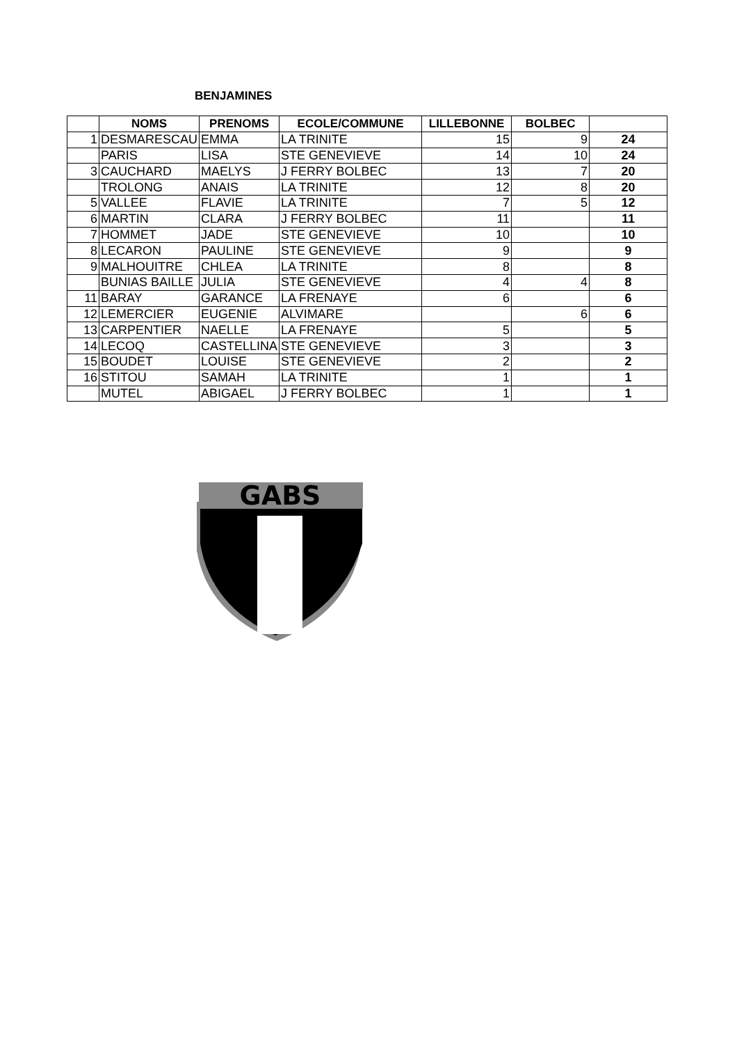BENJAMINES
| | NOMS | PRENOMS | ECOLE/COMMUNE | LILLEBONNE | BOLBEC | |
| --- | --- | --- | --- | --- | --- | --- |
| 1 | DESMARESCAU | EMMA | LA TRINITE | 15 | 9 | 24 |
| | PARIS | LISA | STE GENEVIEVE | 14 | 10 | 24 |
| 3 | CAUCHARD | MAELYS | J FERRY BOLBEC | 13 | 7 | 20 |
| | TROLONG | ANAIS | LA TRINITE | 12 | 8 | 20 |
| 5 | VALLEE | FLAVIE | LA TRINITE | 7 | 5 | 12 |
| 6 | MARTIN | CLARA | J FERRY BOLBEC | 11 | | 11 |
| 7 | HOMMET | JADE | STE GENEVIEVE | 10 | | 10 |
| 8 | LECARON | PAULINE | STE GENEVIEVE | 9 | | 9 |
| 9 | MALHOUITRE | CHLEA | LA TRINITE | 8 | | 8 |
| | BUNIAS BAILLE | JULIA | STE GENEVIEVE | 4 | 4 | 8 |
| 11 | BARAY | GARANCE | LA FRENAYE | 6 | | 6 |
| 12 | LEMERCIER | EUGENIE | ALVIMARE | | 6 | 6 |
| 13 | CARPENTIER | NAELLE | LA FRENAYE | 5 | | 5 |
| 14 | LECOQ | CASTELLINA | STE GENEVIEVE | 3 | | 3 |
| 15 | BOUDET | LOUISE | STE GENEVIEVE | 2 | | 2 |
| 16 | STITOU | SAMAH | LA TRINITE | 1 | | 1 |
| | MUTEL | ABIGAEL | J FERRY BOLBEC | 1 | | 1 |
GABS